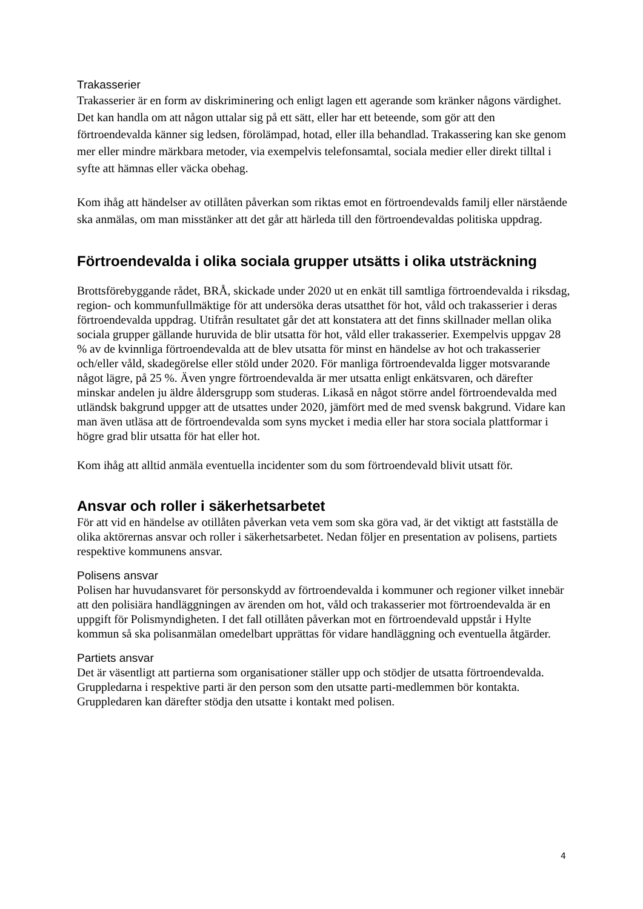Trakasserier
Trakasserier är en form av diskriminering och enligt lagen ett agerande som kränker någons värdighet. Det kan handla om att någon uttalar sig på ett sätt, eller har ett beteende, som gör att den förtroendevalda känner sig ledsen, förolämpad, hotad, eller illa behandlad. Trakassering kan ske genom mer eller mindre märkbara metoder, via exempelvis telefonsamtal, sociala medier eller direkt tilltal i syfte att hämnas eller väcka obehag.
Kom ihåg att händelser av otillåten påverkan som riktas emot en förtroendevalds familj eller närstående ska anmälas, om man misstänker att det går att härleda till den förtroendevaldas politiska uppdrag.
Förtroendevalda i olika sociala grupper utsätts i olika utsträckning
Brottsförebyggande rådet, BRÅ, skickade under 2020 ut en enkät till samtliga förtroendevalda i riksdag, region- och kommunfullmäktige för att undersöka deras utsatthet för hot, våld och trakasserier i deras förtroendevalda uppdrag. Utifrån resultatet går det att konstatera att det finns skillnader mellan olika sociala grupper gällande huruvida de blir utsatta för hot, våld eller trakasserier. Exempelvis uppgav 28 % av de kvinnliga förtroendevalda att de blev utsatta för minst en händelse av hot och trakasserier och/eller våld, skadegörelse eller stöld under 2020. För manliga förtroendevalda ligger motsvarande något lägre, på 25 %. Även yngre förtroendevalda är mer utsatta enligt enkätsvaren, och därefter minskar andelen ju äldre åldersgrupp som studeras. Likaså en något större andel förtroendevalda med utländsk bakgrund uppger att de utsattes under 2020, jämfört med de med svensk bakgrund. Vidare kan man även utläsa att de förtroendevalda som syns mycket i media eller har stora sociala plattformar i högre grad blir utsatta för hat eller hot.
Kom ihåg att alltid anmäla eventuella incidenter som du som förtroendevald blivit utsatt för.
Ansvar och roller i säkerhetsarbetet
För att vid en händelse av otillåten påverkan veta vem som ska göra vad, är det viktigt att fastställa de olika aktörernas ansvar och roller i säkerhetsarbetet. Nedan följer en presentation av polisens, partiets respektive kommunens ansvar.
Polisens ansvar
Polisen har huvudansvaret för personskydd av förtroendevalda i kommuner och regioner vilket innebär att den polisiära handläggningen av ärenden om hot, våld och trakasserier mot förtroendevalda är en uppgift för Polismyndigheten. I det fall otillåten påverkan mot en förtroendevald uppstår i Hylte kommun så ska polisanmälan omedelbart upprättas för vidare handläggning och eventuella åtgärder.
Partiets ansvar
Det är väsentligt att partierna som organisationer ställer upp och stödjer de utsatta förtroendevalda. Gruppledarna i respektive parti är den person som den utsatte parti-medlemmen bör kontakta. Gruppledaren kan därefter stödja den utsatte i kontakt med polisen.
4